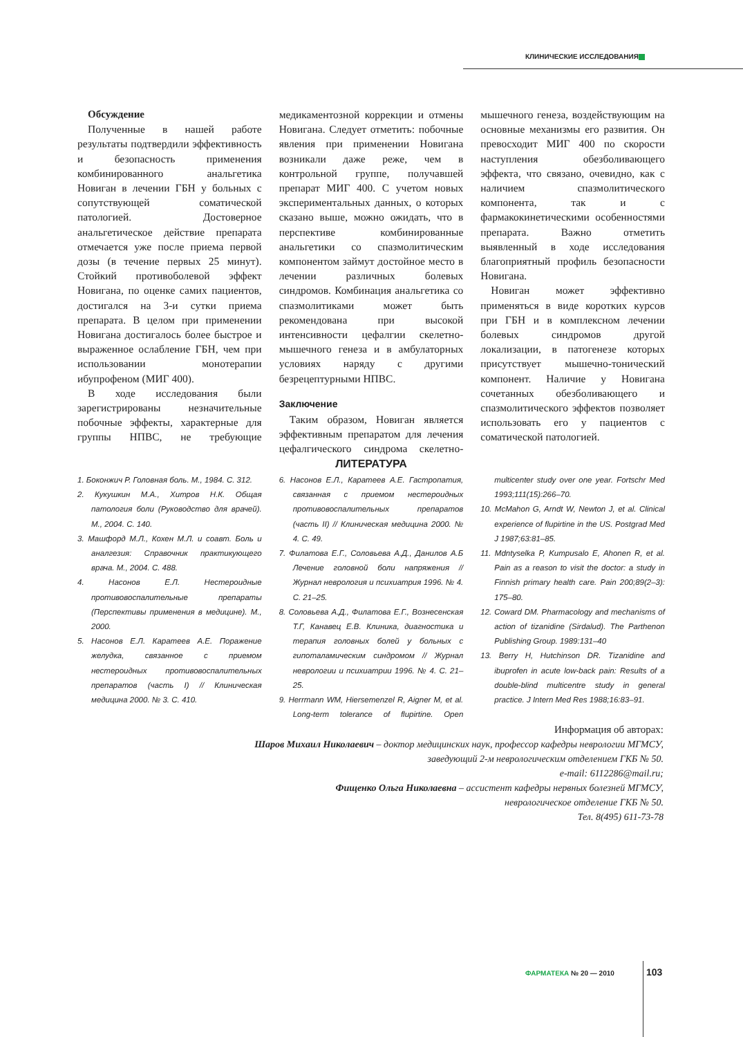КЛИНИЧЕСКИЕ ИССЛЕДОВАНИЯ
Обсуждение
Полученные в нашей работе результаты подтвердили эффективность и безопасность применения комбинированного анальгетика Новиган в лечении ГБН у больных с сопутствующей соматической патологией. Достоверное анальгетическое действие препарата отмечается уже после приема первой дозы (в течение первых 25 минут). Стойкий противоболевой эффект Новигана, по оценке самих пациентов, достигался на 3-и сутки приема препарата. В целом при применении Новигана достигалось более быстрое и выраженное ослабление ГБН, чем при использовании монотерапии ибупрофеном (МИГ 400).
В ходе исследования были зарегистрированы незначительные побочные эффекты, характерные для группы НПВС, не требующие медикаментозной коррекции и отмены Новигана. Следует отметить: побочные явления при применении Новигана возникали даже реже, чем в контрольной группе, получавшей препарат МИГ 400. С учетом новых экспериментальных данных, о которых сказано выше, можно ожидать, что в перспективе комбинированные анальгетики со спазмолитическим компонентом займут достойное место в лечении различных болевых синдромов. Комбинация анальгетика со спазмолитиками может быть рекомендована при высокой интенсивности цефалгии скелетно-мышечного генеза и в амбулаторных условиях наряду с другими безрецептурными НПВС.
Заключение
Таким образом, Новиган является эффективным препаратом для лечения цефалгического синдрома скелетно-мышечного генеза, воздействующим на основные механизмы его развития. Он превосходит МИГ 400 по скорости наступления обезболивающего эффекта, что связано, очевидно, как с наличием спазмолитического компонента, так и с фармакокинетическими особенностями препарата. Важно отметить выявленный в ходе исследования благоприятный профиль безопасности Новигана.
Новиган может эффективно применяться в виде коротких курсов при ГБН и в комплексном лечении болевых синдромов другой локализации, в патогенезе которых присутствует мышечно-тонический компонент. Наличие у Новигана сочетанных обезболивающего и спазмолитического эффектов позволяет использовать его у пациентов с соматической патологией.
ЛИТЕРАТУРА
1. Боконжич Р. Головная боль. М., 1984. С. 312.
2. Кукушкин М.А., Хитров Н.К. Общая патология боли (Руководство для врачей). М., 2004. С. 140.
3. Машфорд М.Л., Кохен М.Л. и соавт. Боль и аналгезия: Справочник практикующего врача. М., 2004. С. 488.
4. Насонов Е.Л. Нестероидные противовоспалительные препараты (Перспективы применения в медицине). М., 2000.
5. Насонов Е.Л. Каратеев А.Е. Поражение желудка, связанное с приемом нестероидных противовоспалительных препаратов (часть I) // Клиническая медицина 2000. № 3. С. 410.
6. Насонов Е.Л., Каратеев А.Е. Гастропатия, связанная с приемом нестероидных противовоспалительных препаратов (часть II) // Клиническая медицина 2000. № 4. С. 49.
7. Филатова Е.Г., Соловьева А.Д., Данилов А.Б Лечение головной боли напряжения // Журнал неврология и психиатрия 1996. № 4. С. 21–25.
8. Соловьева А.Д., Филатова Е.Г., Вознесенская Т.Г, Канавец Е.В. Клиника, диагностика и терапия головных болей у больных с гипоталамическим синдромом // Журнал неврологии и психиатрии 1996. № 4. С. 21–25.
9. Herrmann WM, Hiersemenzel R, Aigner M, et al. Long-term tolerance of flupirtine. Open multicenter study over one year. Fortschr Med 1993;111(15):266–70.
10. McMahon G, Arndt W, Newton J, et al. Clinical experience of flupirtine in the US. Postgrad Med J 1987;63:81–85.
11. Mdntyselka P, Kumpusalo E, Ahonen R, et al. Pain as a reason to visit the doctor: a study in Finnish primary health care. Pain 200;89(2–3): 175–80.
12. Coward DM. Pharmacology and mechanisms of action of tizanidine (Sirdalud). The Parthenon Publishing Group. 1989:131–40
13. Berry H, Hutchinson DR. Tizanidine and ibuprofen in acute low-back pain: Results of a double-blind multicentre study in general practice. J Intern Med Res 1988;16:83–91.
Информация об авторах:
Шаров Михаил Николаевич – доктор медицинских наук, профессор кафедры неврологии МГМСУ,
заведующий 2-м неврологическим отделением ГКБ № 50.
e-mail: 6112286@mail.ru;
Фищенко Ольга Николаевна – ассистент кафедры нервных болезней МГМСУ,
неврологическое отделение ГКБ № 50.
Тел. 8(495) 611-73-78
ФАРМАТЕКА № 20 — 2010 103